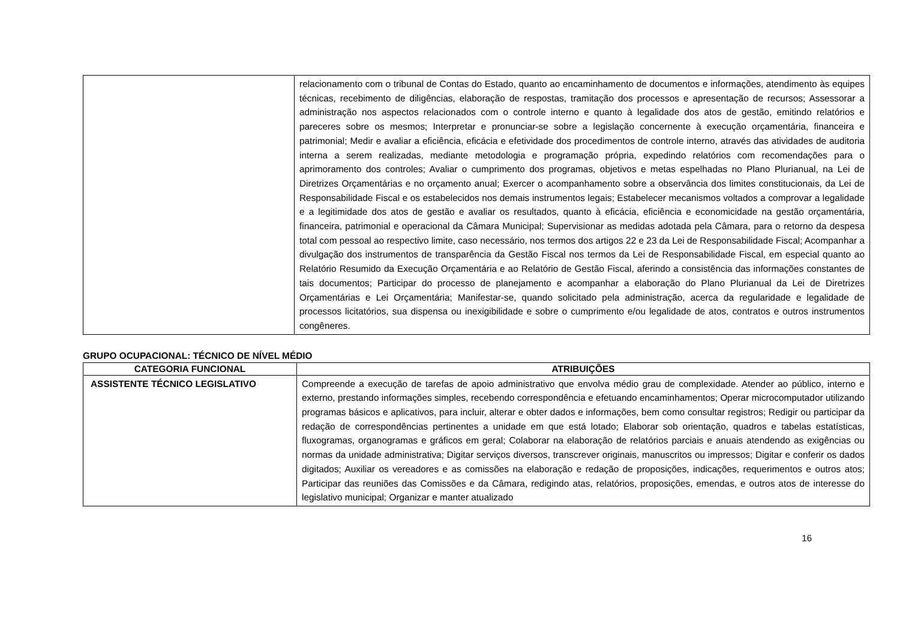| | relacionamento com o tribunal de Contas do Estado, quanto ao encaminhamento de documentos e informações, atendimento às equipes técnicas, recebimento de diligências, elaboração de respostas, tramitação dos processos e apresentação de recursos; Assessorar a administração nos aspectos relacionados com o controle interno e quanto à legalidade dos atos de gestão, emitindo relatórios e pareceres sobre os mesmos; Interpretar e pronunciar-se sobre a legislação concernente à execução orçamentária, financeira e patrimonial; Medir e avaliar a eficiência, eficácia e efetividade dos procedimentos de controle interno, através das atividades de auditoria interna a serem realizadas, mediante metodologia e programação própria, expedindo relatórios com recomendações para o aprimoramento dos controles; Avaliar o cumprimento dos programas, objetivos e metas espelhadas no Plano Plurianual, na Lei de Diretrizes Orçamentárias e no orçamento anual; Exercer o acompanhamento sobre a observância dos limites constitucionais, da Lei de Responsabilidade Fiscal e os estabelecidos nos demais instrumentos legais; Estabelecer mecanismos voltados a comprovar a legalidade e a legitimidade dos atos de gestão e avaliar os resultados, quanto à eficácia, eficiência e economicidade na gestão orçamentária, financeira, patrimonial e operacional da Câmara Municipal; Supervisionar as medidas adotada pela Câmara, para o retorno da despesa total com pessoal ao respectivo limite, caso necessário, nos termos dos artigos 22 e 23 da Lei de Responsabilidade Fiscal; Acompanhar a divulgação dos instrumentos de transparência da Gestão Fiscal nos termos da Lei de Responsabilidade Fiscal, em especial quanto ao Relatório Resumido da Execução Orçamentária e ao Relatório de Gestão Fiscal, aferindo a consistência das informações constantes de tais documentos; Participar do processo de planejamento e acompanhar a elaboração do Plano Plurianual da Lei de Diretrizes Orçamentárias e Lei Orçamentária; Manifestar-se, quando solicitado pela administração, acerca da regularidade e legalidade de processos licitatórios, sua dispensa ou inexigibilidade e sobre o cumprimento e/ou legalidade de atos, contratos e outros instrumentos congêneres. |
GRUPO OCUPACIONAL: TÉCNICO DE NÍVEL MÉDIO
| CATEGORIA FUNCIONAL | ATRIBUIÇÕES |
| --- | --- |
| ASSISTENTE TÉCNICO LEGISLATIVO | Compreende a execução de tarefas de apoio administrativo que envolva médio grau de complexidade. Atender ao público, interno e externo, prestando informações simples, recebendo correspondência e efetuando encaminhamentos; Operar microcomputador utilizando programas básicos e aplicativos, para incluir, alterar e obter dados e informações, bem como consultar registros; Redigir ou participar da redação de correspondências pertinentes a unidade em que está lotado; Elaborar sob orientação, quadros e tabelas estatísticas, fluxogramas, organogramas e gráficos em geral; Colaborar na elaboração de relatórios parciais e anuais atendendo as exigências ou normas da unidade administrativa; Digitar serviços diversos, transcrever originais, manuscritos ou impressos; Digitar e conferir os dados digitados; Auxiliar os vereadores e as comissões na elaboração e redação de proposições, indicações, requerimentos e outros atos; Participar das reuniões das Comissões e da Câmara, redigindo atas, relatórios, proposições, emendas, e outros atos de interesse do legislativo municipal; Organizar e manter atualizado |
16